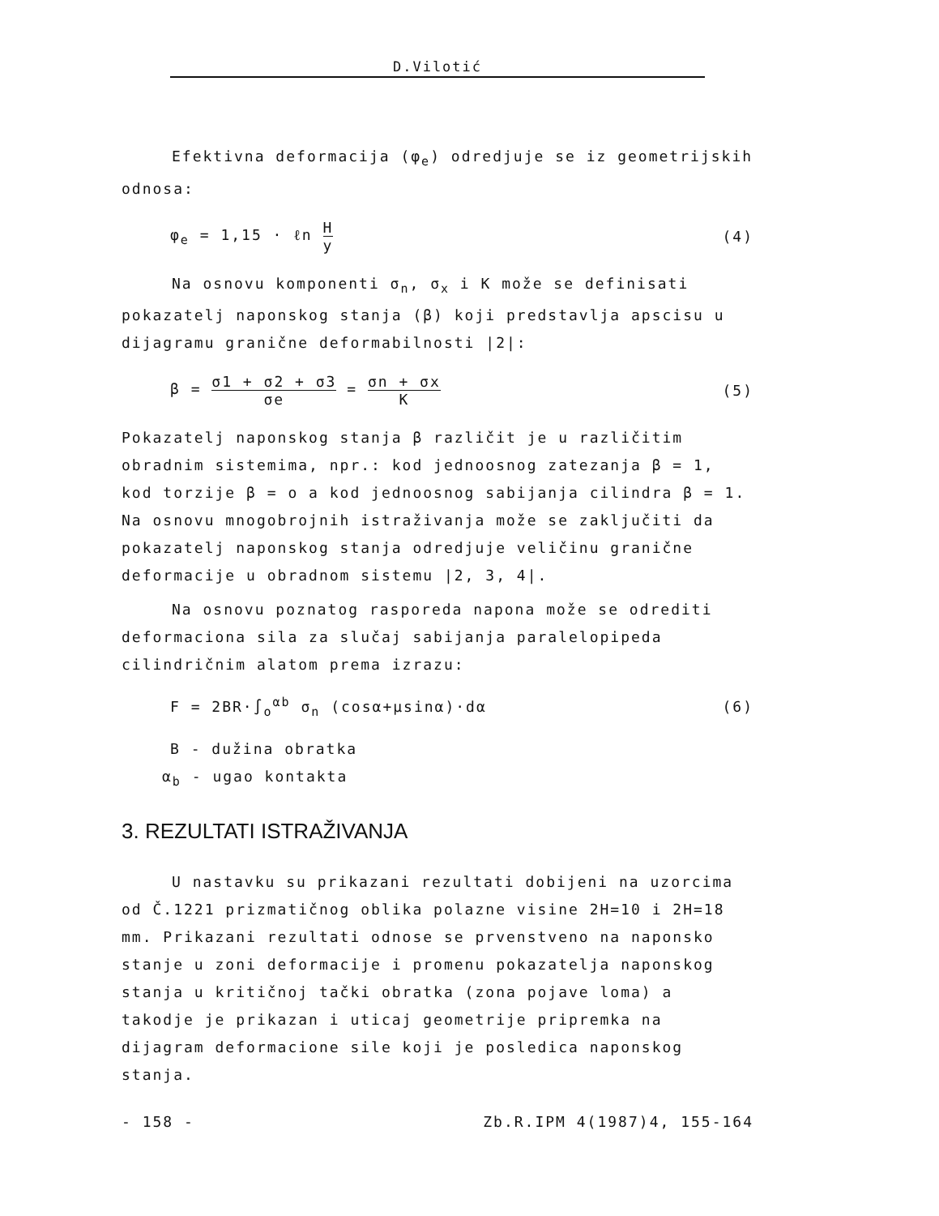D.Vilotić
Efektivna deformacija (φ<sub>e</sub>) odredjuje se iz geometrijskih odnosa:
φ<sub>e</sub> = 1,15 · ℓn H y (4)
Na osnovu komponenti σ<sub>n</sub>, σ<sub>x</sub> i K može se definisati pokazatelj naponskog stanja (β) koji predstavlja apscisu u dijagramu granične deformabilnosti |2|:
β = σ1 + σ2 + σ3 σe = σn + σx K (5)
Pokazatelj naponskog stanja β različit je u različitim obradnim sistemima, npr.: kod jednoosnog zatezanja β = 1, kod torzije β = o a kod jednoosnog sabijanja cilindra β = 1. Na osnovu mnogobrojnih istraživanja može se zaključiti da pokazatelj naponskog stanja odredjuje veličinu granične deformacije u obradnom sistemu |2, 3, 4|.
Na osnovu poznatog rasporeda napona može se odrediti deformaciona sila za slučaj sabijanja paralelopipeda cilindričnim alatom prema izrazu:
F = 2BR·∫<sub>o</sub><sup>αb</sup> σ<sub>n</sub> (cosα+μsinα)·dα (6)
B - dužina obratka
α<sub>b</sub> - ugao kontakta
3. REZULTATI ISTRAŽIVANJA
U nastavku su prikazani rezultati dobijeni na uzorcima od Č.1221 prizmatičnog oblika polazne visine 2H=10 i 2H=18 mm. Prikazani rezultati odnose se prvenstveno na naponsko stanje u zoni deformacije i promenu pokazatelja naponskog stanja u kritičnoj tački obratka (zona pojave loma) a takodje je prikazan i uticaj geometrije pripremka na dijagram deformacione sile koji je posledica naponskog stanja.
- 158 - Zb.R.IPM 4(1987)4, 155-164